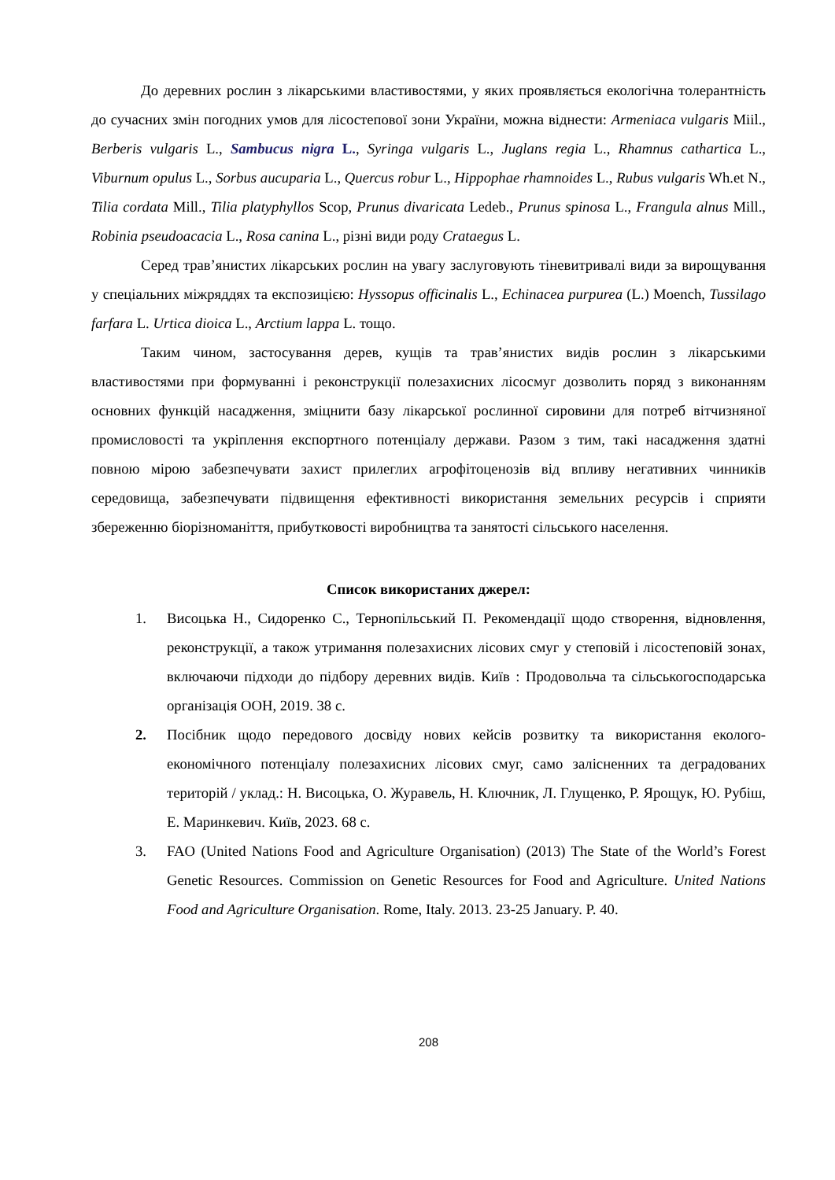До деревних рослин з лікарськими властивостями, у яких проявляється екологічна толерантність до сучасних змін погодних умов для лісостепової зони України, можна віднести: Armeniaca vulgaris Miil., Berberis vulgaris L., Sambucus nigra L., Syringa vulgaris L., Juglans regia L., Rhamnus cathartica L., Viburnum opulus L., Sorbus aucuparia L., Quercus robur L., Hippophae rhamnoides L., Rubus vulgaris Wh.et N., Tilia cordata Mill., Tilia platyphyllos Scop, Prunus divaricata Ledeb., Prunus spinosa L., Frangula alnus Mill., Robinia pseudoacacia L., Rosa canina L., різні види роду Crataegus L.
Серед трав’янистих лікарських рослин на увагу заслуговують тіневитривалі види за вирощування у спеціальних міжряддях та експозицією: Hyssopus officinalis L., Echinacea purpurea (L.) Moench, Tussilago farfara L. Urtica dioica L., Arctium lappa L. тощо.
Таким чином, застосування дерев, кущів та трав’янистих видів рослин з лікарськими властивостями при формуванні і реконструкції полезахисних лісосмуг дозволить поряд з виконанням основних функцій насадження, зміцнити базу лікарської рослинної сировини для потреб вітчизняної промисловості та укріплення експортного потенціалу держави. Разом з тим, такі насадження здатні повною мірою забезпечувати захист прилеглих агрофітоценозів від впливу негативних чинників середовища, забезпечувати підвищення ефективності використання земельних ресурсів і сприяти збереженню біорізноманіття, прибутковості виробництва та занятості сільського населення.
Список використаних джерел:
1. Висоцька Н., Сидоренко С., Тернопільський П. Рекомендації щодо створення, відновлення, реконструкції, а також утримання полезахисних лісових смуг у степовій і лісостеповій зонах, включаючи підходи до підбору деревних видів. Київ : Продовольча та сільськогосподарська організація ООН, 2019. 38 с.
2. Посібник щодо передового досвіду нових кейсів розвитку та використання еколого-економічного потенціалу полезахисних лісових смуг, само залісненних та деградованих територій / уклад.: Н. Висоцька, О. Журавель, Н. Ключник, Л. Глущенко, Р. Ярощук, Ю. Рубіш, Е. Маринкевич. Київ, 2023. 68 с.
3. FAO (United Nations Food and Agriculture Organisation) (2013) The State of the World’s Forest Genetic Resources. Commission on Genetic Resources for Food and Agriculture. United Nations Food and Agriculture Organisation. Rome, Italy. 2013. 23-25 January. P. 40.
208